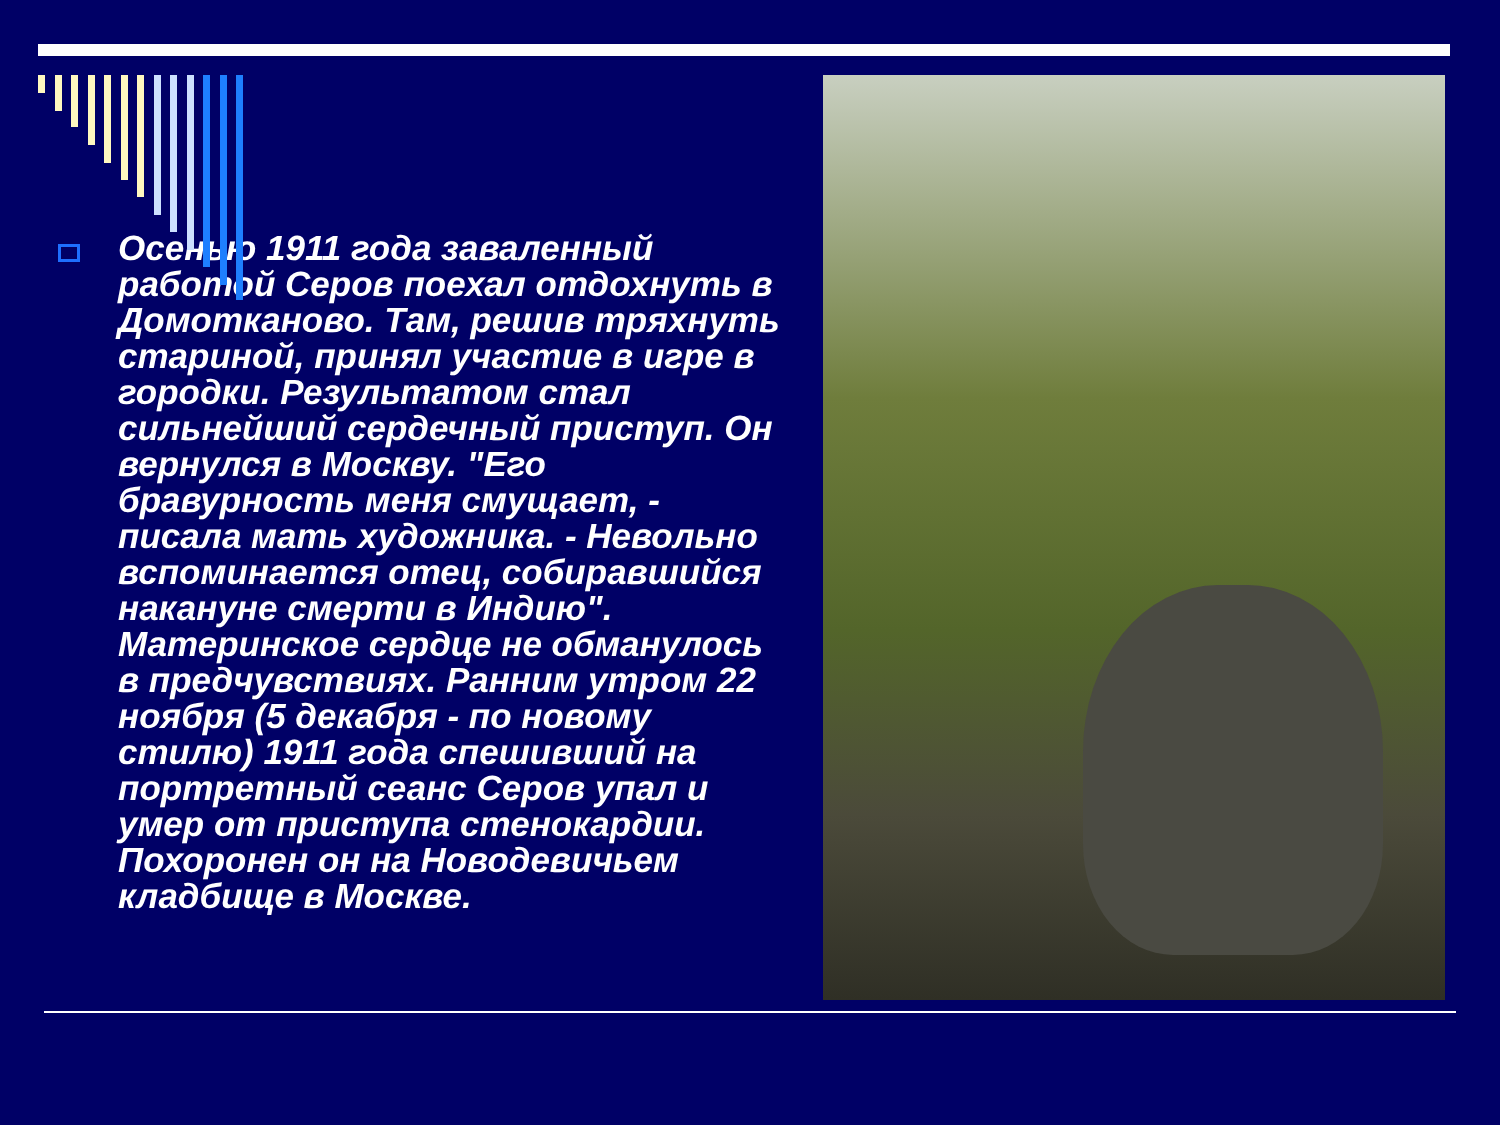Осенью 1911 года заваленный работой Серов поехал отдохнуть в Домотканово. Там, решив тряхнуть стариной, принял участие в игре в городки. Результатом стал сильнейший сердечный приступ. Он вернулся в Москву. "Его бравурность меня смущает, - писала мать художника. - Невольно вспоминается отец, собиравшийся накануне смерти в Индию". Материнское сердце не обманулось в предчувствиях. Ранним утром 22 ноября (5 декабря - по новому стилю) 1911 года спешивший на портретный сеанс Серов упал и умер от приступа стенокардии. Похоронен он на Новодевичьем кладбище в Москве.